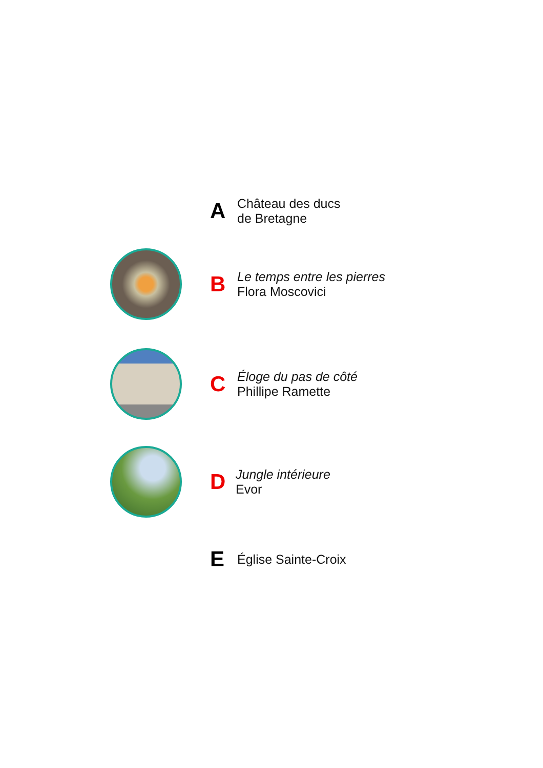A
Château des ducs
de Bretagne
B
Le temps entre les pierres
Flora Moscovici
C
Éloge du pas de côté
Phillipe Ramette
D
Jungle intérieure
Evor
E Église Sainte-Croix